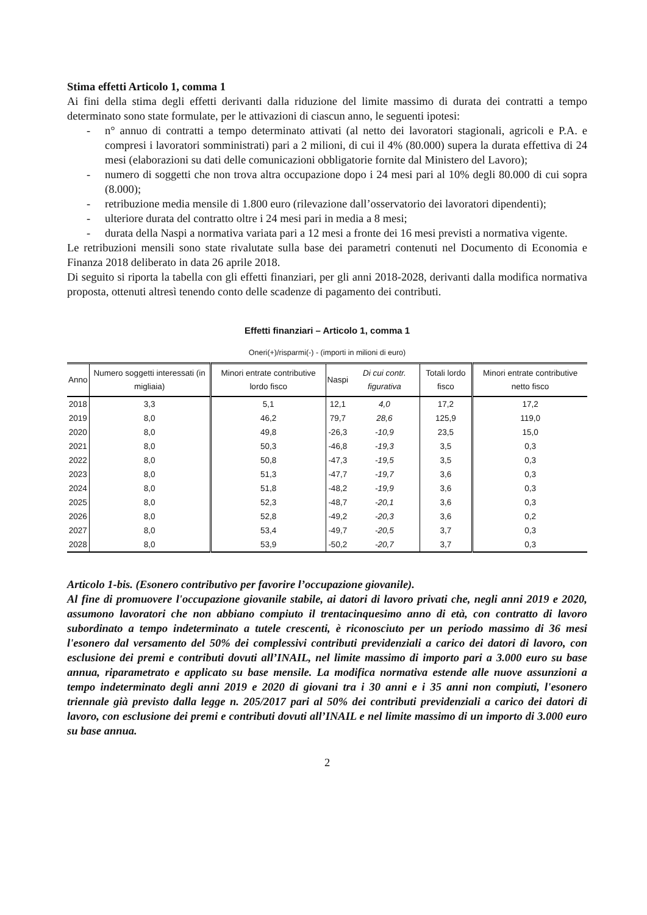Stima effetti Articolo 1, comma 1
Ai fini della stima degli effetti derivanti dalla riduzione del limite massimo di durata dei contratti a tempo determinato sono state formulate, per le attivazioni di ciascun anno, le seguenti ipotesi:
- n° annuo di contratti a tempo determinato attivati (al netto dei lavoratori stagionali, agricoli e P.A. e compresi i lavoratori somministrati) pari a 2 milioni, di cui il 4% (80.000) supera la durata effettiva di 24 mesi (elaborazioni su dati delle comunicazioni obbligatorie fornite dal Ministero del Lavoro);
- numero di soggetti che non trova altra occupazione dopo i 24 mesi pari al 10% degli 80.000 di cui sopra (8.000);
- retribuzione media mensile di 1.800 euro (rilevazione dall’osservatorio dei lavoratori dipendenti);
- ulteriore durata del contratto oltre i 24 mesi pari in media a 8 mesi;
- durata della Naspi a normativa variata pari a 12 mesi a fronte dei 16 mesi previsti a normativa vigente.
Le retribuzioni mensili sono state rivalutate sulla base dei parametri contenuti nel Documento di Economia e Finanza 2018 deliberato in data 26 aprile 2018.
Di seguito si riporta la tabella con gli effetti finanziari, per gli anni 2018-2028, derivanti dalla modifica normativa proposta, ottenuti altresì tenendo conto delle scadenze di pagamento dei contributi.
Effetti finanziari – Articolo 1, comma 1
Oneri(+)/risparmi(-) - (importi in milioni di euro)
| Anno | Numero soggetti interessati (in migliaia) | Minori entrate contributive lordo fisco | Naspi | Di cui contr. figurativa | Totali lordo fisco | Minori entrate contributive netto fisco |
| --- | --- | --- | --- | --- | --- | --- |
| 2018 | 3,3 | 5,1 | 12,1 | 4,0 | 17,2 | 17,2 |
| 2019 | 8,0 | 46,2 | 79,7 | 28,6 | 125,9 | 119,0 |
| 2020 | 8,0 | 49,8 | -26,3 | -10,9 | 23,5 | 15,0 |
| 2021 | 8,0 | 50,3 | -46,8 | -19,3 | 3,5 | 0,3 |
| 2022 | 8,0 | 50,8 | -47,3 | -19,5 | 3,5 | 0,3 |
| 2023 | 8,0 | 51,3 | -47,7 | -19,7 | 3,6 | 0,3 |
| 2024 | 8,0 | 51,8 | -48,2 | -19,9 | 3,6 | 0,3 |
| 2025 | 8,0 | 52,3 | -48,7 | -20,1 | 3,6 | 0,3 |
| 2026 | 8,0 | 52,8 | -49,2 | -20,3 | 3,6 | 0,2 |
| 2027 | 8,0 | 53,4 | -49,7 | -20,5 | 3,7 | 0,3 |
| 2028 | 8,0 | 53,9 | -50,2 | -20,7 | 3,7 | 0,3 |
Articolo 1-bis. (Esonero contributivo per favorire l’occupazione giovanile).
Al fine di promuovere l'occupazione giovanile stabile, ai datori di lavoro privati che, negli anni 2019 e 2020, assumono lavoratori che non abbiano compiuto il trentacinquesimo anno di età, con contratto di lavoro subordinato a tempo indeterminato a tutele crescenti, è riconosciuto per un periodo massimo di 36 mesi l'esonero dal versamento del 50% dei complessivi contributi previdenziali a carico dei datori di lavoro, con esclusione dei premi e contributi dovuti all’INAIL, nel limite massimo di importo pari a 3.000 euro su base annua, riparametrato e applicato su base mensile. La modifica normativa estende alle nuove assunzioni a tempo indeterminato degli anni 2019 e 2020 di giovani tra i 30 anni e i 35 anni non compiuti, l'esonero triennale già previsto dalla legge n. 205/2017 pari al 50% dei contributi previdenziali a carico dei datori di lavoro, con esclusione dei premi e contributi dovuti all’INAIL e nel limite massimo di un importo di 3.000 euro su base annua.
2